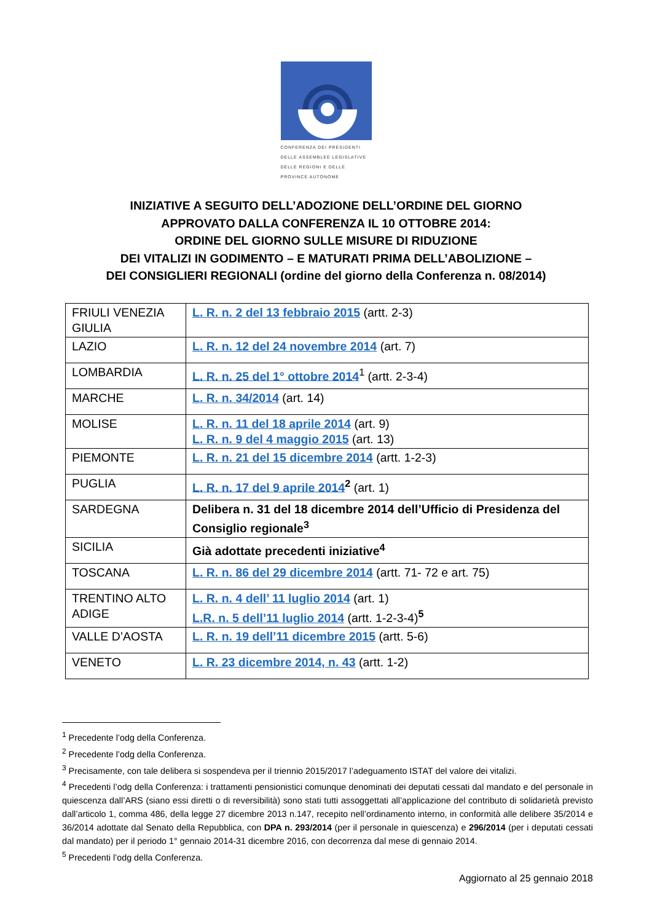CONFERENZA DEI PRESIDENTI
DELLE ASSEMBLEE LEGISLATIVE
DELLE REGIONI E DELLE
PROVINCE AUTONOME
INIZIATIVE A SEGUITO DELL’ADOZIONE DELL’ORDINE DEL GIORNO
APPROVATO DALLA CONFERENZA IL 10 OTTOBRE 2014:
ORDINE DEL GIORNO SULLE MISURE DI RIDUZIONE
DEI VITALIZI IN GODIMENTO – E MATURATI PRIMA DELL’ABOLIZIONE –
DEI CONSIGLIERI REGIONALI (ordine del giorno della Conferenza n. 08/2014)
| FRIULI VENEZIA GIULIA | L. R. n. 2 del 13 febbraio 2015 (artt. 2-3) |
| LAZIO | L. R. n. 12 del 24 novembre 2014 (art. 7) |
| LOMBARDIA | L. R. n. 25 del 1° ottobre 2014<sup>1</sup> (artt. 2-3-4) |
| MARCHE | L. R. n. 34/2014 (art. 14) |
| MOLISE | L. R. n. 11 del 18 aprile 2014 (art. 9) L. R. n. 9 del 4 maggio 2015 (art. 13) |
| PIEMONTE | L. R. n. 21 del 15 dicembre 2014 (artt. 1-2-3) |
| PUGLIA | L. R. n. 17 del 9 aprile 2014<sup>2</sup> (art. 1) |
| SARDEGNA | Delibera n. 31 del 18 dicembre 2014 dell’Ufficio di Presidenza del Consiglio regionale<sup>3</sup> |
| SICILIA | Già adottate precedenti iniziative<sup>4</sup> |
| TOSCANA | L. R. n. 86 del 29 dicembre 2014 (artt. 71- 72 e art. 75) |
| TRENTINO ALTO ADIGE | L. R. n. 4 dell’ 11 luglio 2014 (art. 1) L.R. n. 5 dell’11 luglio 2014 (artt. 1-2-3-4)<sup>5</sup> |
| VALLE D’AOSTA | L. R. n. 19 dell’11 dicembre 2015 (artt. 5-6) |
| VENETO | L. R. 23 dicembre 2014, n. 43 (artt. 1-2) |
<sup>1</sup> Precedente l’odg della Conferenza.
<sup>2</sup> Precedente l’odg della Conferenza.
<sup>3</sup> Precisamente, con tale delibera si sospendeva per il triennio 2015/2017 l’adeguamento ISTAT del valore dei vitalizi.
<sup>4</sup> Precedenti l’odg della Conferenza: i trattamenti pensionistici comunque denominati dei deputati cessati dal mandato e del personale in quiescenza dall’ARS (siano essi diretti o di reversibilità) sono stati tutti assoggettati all’applicazione del contributo di solidarietà previsto dall’articolo 1, comma 486, della legge 27 dicembre 2013 n.147, recepito nell’ordinamento interno, in conformità alle delibere 35/2014 e 36/2014 adottate dal Senato della Repubblica, con DPA n. 293/2014 (per il personale in quiescenza) e 296/2014 (per i deputati cessati dal mandato) per il periodo 1° gennaio 2014-31 dicembre 2016, con decorrenza dal mese di gennaio 2014.
<sup>5</sup> Precedenti l’odg della Conferenza.
Aggiornato al 25 gennaio 2018